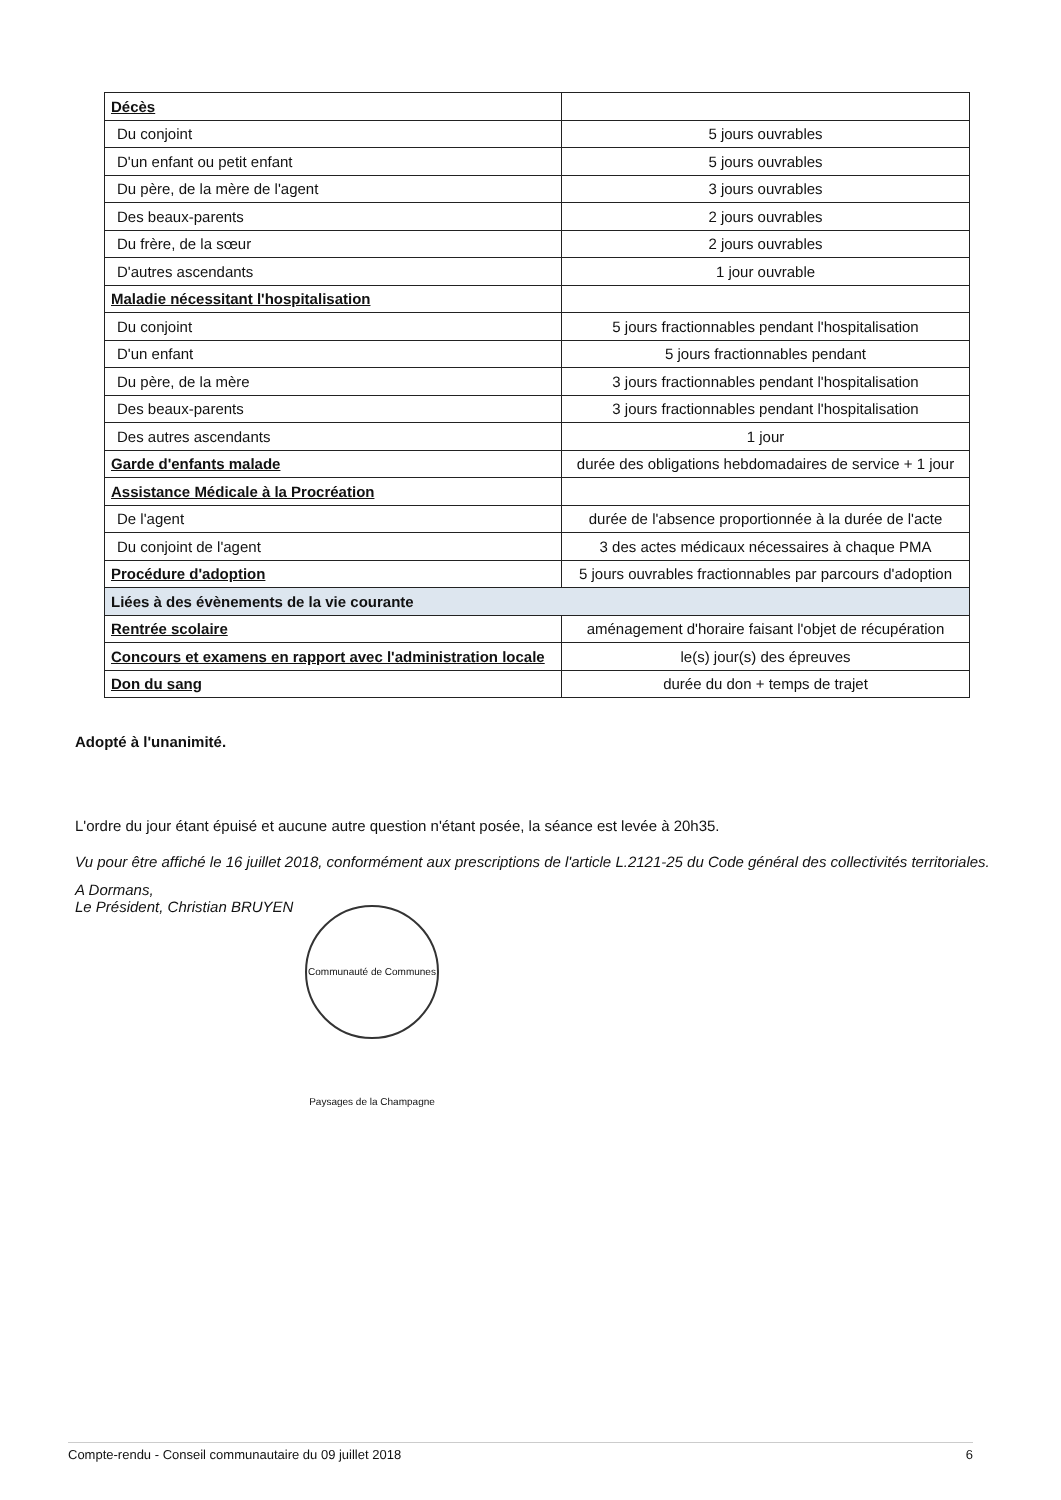| Décès | |
| Du conjoint | 5 jours ouvrables |
| D'un enfant ou petit enfant | 5 jours ouvrables |
| Du père, de la mère de l'agent | 3 jours ouvrables |
| Des beaux-parents | 2 jours ouvrables |
| Du frère, de la sœur | 2 jours ouvrables |
| D'autres ascendants | 1 jour ouvrable |
| Maladie nécessitant l'hospitalisation | |
| Du conjoint | 5 jours fractionnables pendant l'hospitalisation |
| D'un enfant | 5 jours fractionnables pendant |
| Du père, de la mère | 3 jours fractionnables pendant l'hospitalisation |
| Des beaux-parents | 3 jours fractionnables pendant l'hospitalisation |
| Des autres ascendants | 1 jour |
| Garde d'enfants malade | durée des obligations hebdomadaires de service + 1 jour |
| Assistance Médicale à la Procréation | |
| De l'agent | durée de l'absence proportionnée à la durée de l'acte |
| Du conjoint de l'agent | 3 des actes médicaux nécessaires à chaque PMA |
| Procédure d'adoption | 5 jours ouvrables fractionnables par parcours d'adoption |
| Liées à des évènements de la vie courante | |
| Rentrée scolaire | aménagement d'horaire faisant l'objet de récupération |
| Concours et examens en rapport avec l'administration locale | le(s) jour(s) des épreuves |
| Don du sang | durée du don + temps de trajet |
Adopté à l'unanimité.
L'ordre du jour étant épuisé et aucune autre question n'étant posée, la séance est levée à 20h35.
Vu pour être affiché le 16 juillet 2018, conformément aux prescriptions de l'article L.2121-25 du Code général des collectivités territoriales.
A Dormans,
Le Président, Christian BRUYEN
Communauté de Communes Paysages de la Champagne
Compte-rendu - Conseil communautaire du 09 juillet 2018 6